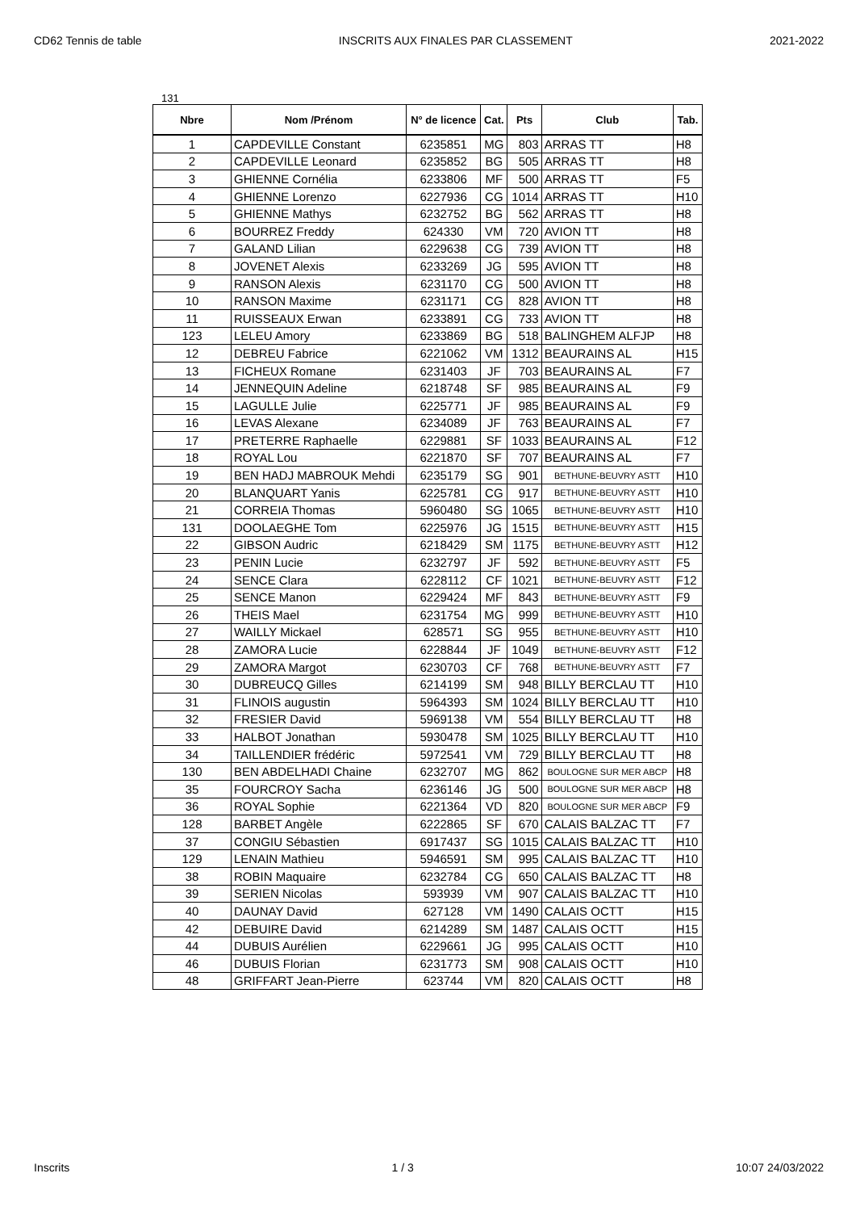CD62 Tennis de table INSCRITS AUX FINALES PAR CLASSEMENT 2021-2022
131
| Nbre | Nom /Prénom | N° de licence | Cat. | Pts | Club | Tab. |
| --- | --- | --- | --- | --- | --- | --- |
| 1 | CAPDEVILLE Constant | 6235851 | MG | 803 | ARRAS TT | H8 |
| 2 | CAPDEVILLE Leonard | 6235852 | BG | 505 | ARRAS TT | H8 |
| 3 | GHIENNE Cornélia | 6233806 | MF | 500 | ARRAS TT | F5 |
| 4 | GHIENNE Lorenzo | 6227936 | CG | 1014 | ARRAS TT | H10 |
| 5 | GHIENNE Mathys | 6232752 | BG | 562 | ARRAS TT | H8 |
| 6 | BOURREZ Freddy | 624330 | VM | 720 | AVION TT | H8 |
| 7 | GALAND Lilian | 6229638 | CG | 739 | AVION TT | H8 |
| 8 | JOVENET Alexis | 6233269 | JG | 595 | AVION TT | H8 |
| 9 | RANSON Alexis | 6231170 | CG | 500 | AVION TT | H8 |
| 10 | RANSON Maxime | 6231171 | CG | 828 | AVION TT | H8 |
| 11 | RUISSEAUX Erwan | 6233891 | CG | 733 | AVION TT | H8 |
| 123 | LELEU Amory | 6233869 | BG | 518 | BALINGHEM ALFJP | H8 |
| 12 | DEBREU Fabrice | 6221062 | VM | 1312 | BEAURAINS AL | H15 |
| 13 | FICHEUX Romane | 6231403 | JF | 703 | BEAURAINS AL | F7 |
| 14 | JENNEQUIN Adeline | 6218748 | SF | 985 | BEAURAINS AL | F9 |
| 15 | LAGULLE Julie | 6225771 | JF | 985 | BEAURAINS AL | F9 |
| 16 | LEVAS Alexane | 6234089 | JF | 763 | BEAURAINS AL | F7 |
| 17 | PRETERRE Raphaelle | 6229881 | SF | 1033 | BEAURAINS AL | F12 |
| 18 | ROYAL Lou | 6221870 | SF | 707 | BEAURAINS AL | F7 |
| 19 | BEN HADJ MABROUK Mehdi | 6235179 | SG | 901 | BETHUNE-BEUVRY ASTT | H10 |
| 20 | BLANQUART Yanis | 6225781 | CG | 917 | BETHUNE-BEUVRY ASTT | H10 |
| 21 | CORREIA Thomas | 5960480 | SG | 1065 | BETHUNE-BEUVRY ASTT | H10 |
| 131 | DOOLAEGHE Tom | 6225976 | JG | 1515 | BETHUNE-BEUVRY ASTT | H15 |
| 22 | GIBSON Audric | 6218429 | SM | 1175 | BETHUNE-BEUVRY ASTT | H12 |
| 23 | PENIN Lucie | 6232797 | JF | 592 | BETHUNE-BEUVRY ASTT | F5 |
| 24 | SENCE Clara | 6228112 | CF | 1021 | BETHUNE-BEUVRY ASTT | F12 |
| 25 | SENCE Manon | 6229424 | MF | 843 | BETHUNE-BEUVRY ASTT | F9 |
| 26 | THEIS Mael | 6231754 | MG | 999 | BETHUNE-BEUVRY ASTT | H10 |
| 27 | WAILLY Mickael | 628571 | SG | 955 | BETHUNE-BEUVRY ASTT | H10 |
| 28 | ZAMORA Lucie | 6228844 | JF | 1049 | BETHUNE-BEUVRY ASTT | F12 |
| 29 | ZAMORA Margot | 6230703 | CF | 768 | BETHUNE-BEUVRY ASTT | F7 |
| 30 | DUBREUCQ Gilles | 6214199 | SM | 948 | BILLY BERCLAU TT | H10 |
| 31 | FLINOIS augustin | 5964393 | SM | 1024 | BILLY BERCLAU TT | H10 |
| 32 | FRESIER David | 5969138 | VM | 554 | BILLY BERCLAU TT | H8 |
| 33 | HALBOT Jonathan | 5930478 | SM | 1025 | BILLY BERCLAU TT | H10 |
| 34 | TAILLENDIER frédéric | 5972541 | VM | 729 | BILLY BERCLAU TT | H8 |
| 130 | BEN ABDELHADI Chaine | 6232707 | MG | 862 | BOULOGNE SUR MER ABCP | H8 |
| 35 | FOURCROY Sacha | 6236146 | JG | 500 | BOULOGNE SUR MER ABCP | H8 |
| 36 | ROYAL Sophie | 6221364 | VD | 820 | BOULOGNE SUR MER ABCP | F9 |
| 128 | BARBET Angèle | 6222865 | SF | 670 | CALAIS BALZAC TT | F7 |
| 37 | CONGIU Sébastien | 6917437 | SG | 1015 | CALAIS BALZAC TT | H10 |
| 129 | LENAIN Mathieu | 5946591 | SM | 995 | CALAIS BALZAC TT | H10 |
| 38 | ROBIN Maquaire | 6232784 | CG | 650 | CALAIS BALZAC TT | H8 |
| 39 | SERIEN Nicolas | 593939 | VM | 907 | CALAIS BALZAC TT | H10 |
| 40 | DAUNAY David | 627128 | VM | 1490 | CALAIS OCTT | H15 |
| 42 | DEBUIRE David | 6214289 | SM | 1487 | CALAIS OCTT | H15 |
| 44 | DUBUIS Aurélien | 6229661 | JG | 995 | CALAIS OCTT | H10 |
| 46 | DUBUIS Florian | 6231773 | SM | 908 | CALAIS OCTT | H10 |
| 48 | GRIFFART Jean-Pierre | 623744 | VM | 820 | CALAIS OCTT | H8 |
Inscrits 1 / 3 10:07 24/03/2022